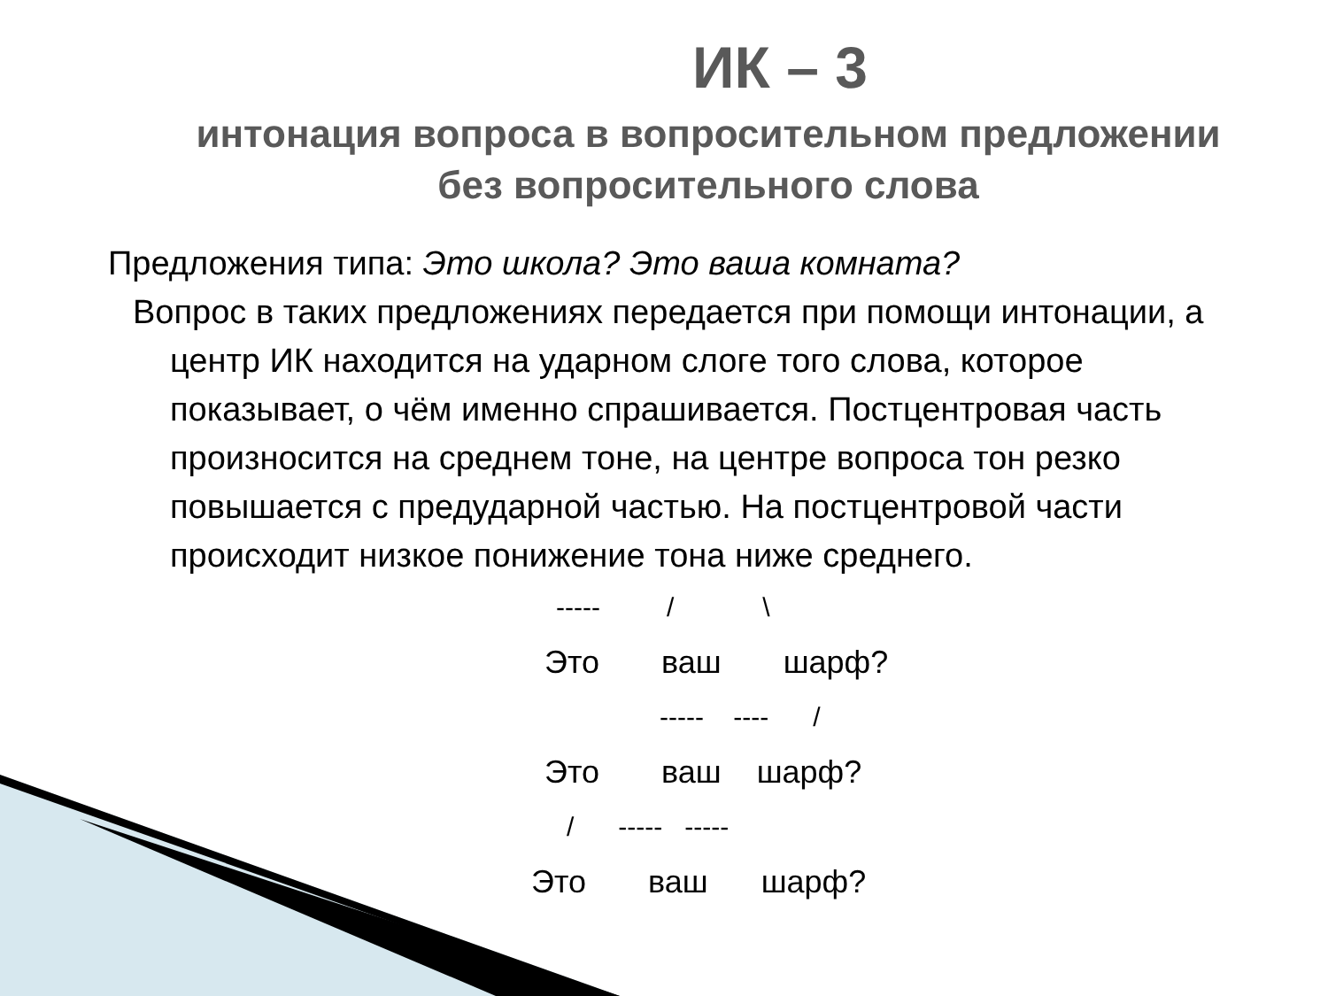ИК – 3
интонация вопроса в вопросительном предложении
без вопросительного слова
Предложения типа: Это школа? Это ваша комната?
Вопрос в таких предложениях передается при помощи интонации, а центр ИК находится на ударном слоге того слова, которое показывает, о чём именно спрашивается. Постцентровая часть произносится на среднем тоне, на центре вопроса тон резко повышается с предударной частью. На постцентровой части происходит низкое понижение тона ниже среднего.
----- / \
Это ваш шарф?
----- ---- /
Это ваш шарф?
/ ----- -----
Это ваш шарф?